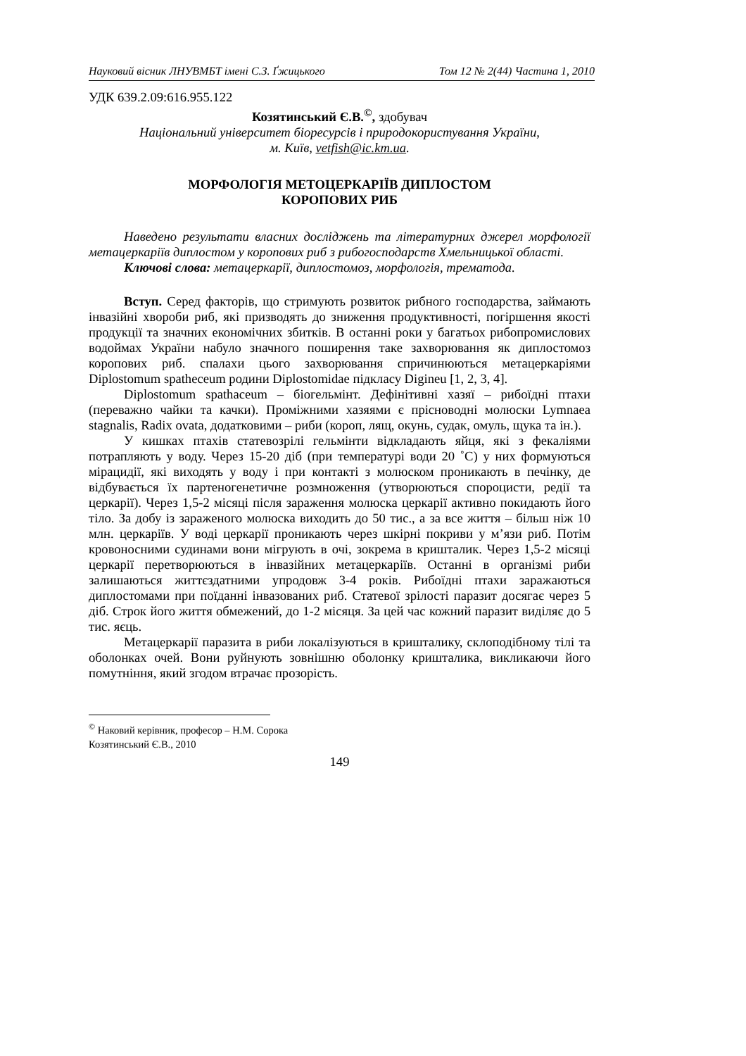Науковий вісник ЛНУВМБТ імені С.З. Ґжицького Том 12 № 2(44) Частина 1, 2010
УДК 639.2.09:616.955.122
Козятинський Є.В.<sup>©</sup>, здобувач
Національний університет біоресурсів і природокористування України,
м. Київ, vetfish@ic.km.ua.
МОРФОЛОГІЯ МЕТОЦЕРКАРІЇВ ДИПЛОСТОМ
КОРОПОВИХ РИБ
Наведено результати власних досліджень та літературних джерел морфології метацеркаріїв диплостом у коропових риб з рибогосподарств Хмельницької області.
Ключові слова: метацеркарії, диплостомоз, морфологія, трематода.
Вступ. Серед факторів, що стримують розвиток рибного господарства, займають інвазійні хвороби риб, які призводять до зниження продуктивності, погіршення якості продукції та значних економічних збитків. В останні роки у багатьох рибопромислових водоймах України набуло значного поширення таке захворювання як диплостомоз коропових риб. спалахи цього захворювання спричинюються метацеркаріями Diplostomum spatheceum родини Diplostomidae підкласу Digineu [1, 2, 3, 4].
Diplostomum spathaceum – біогельмінт. Дефінітивні хазяї – рибоїдні птахи (переважно чайки та качки). Проміжними хазяями є прісноводні молюски Lymnaea stagnalis, Radix ovata, додатковими – риби (короп, лящ, окунь, судак, омуль, щука та ін.).
У кишках птахів статевозрілі гельмінти відкладають яйця, які з фекаліями потрапляють у воду. Через 15-20 діб (при температурі води 20 ˚С) у них формуються мірацидії, які виходять у воду і при контакті з молюском проникають в печінку, де відбувається їх партеногенетичне розмноження (утворюються спороцисти, редії та церкарії). Через 1,5-2 місяці після зараження молюска церкарії активно покидають його тіло. За добу із зараженого молюска виходить до 50 тис., а за все життя – більш ніж 10 млн. церкаріїв. У воді церкарії проникають через шкірні покриви у м’язи риб. Потім кровоносними судинами вони мігрують в очі, зокрема в кришталик. Через 1,5-2 місяці церкарії перетворюються в інвазійних метацеркаріїв. Останні в організмі риби залишаються життєздатними упродовж 3-4 років. Рибоїдні птахи заражаються диплостомами при поїданні інвазованих риб. Статевої зрілості паразит досягає через 5 діб. Строк його життя обмежений, до 1-2 місяця. За цей час кожний паразит виділяє до 5 тис. яєць.
Метацеркарії паразита в риби локалізуються в кришталику, склоподібному тілі та оболонках очей. Вони руйнують зовнішню оболонку кришталика, викликаючи його помутніння, який згодом втрачає прозорість.
<sup>©</sup> Наковий керівник, професор – Н.М. Сорока
Козятинський Є.В., 2010
149